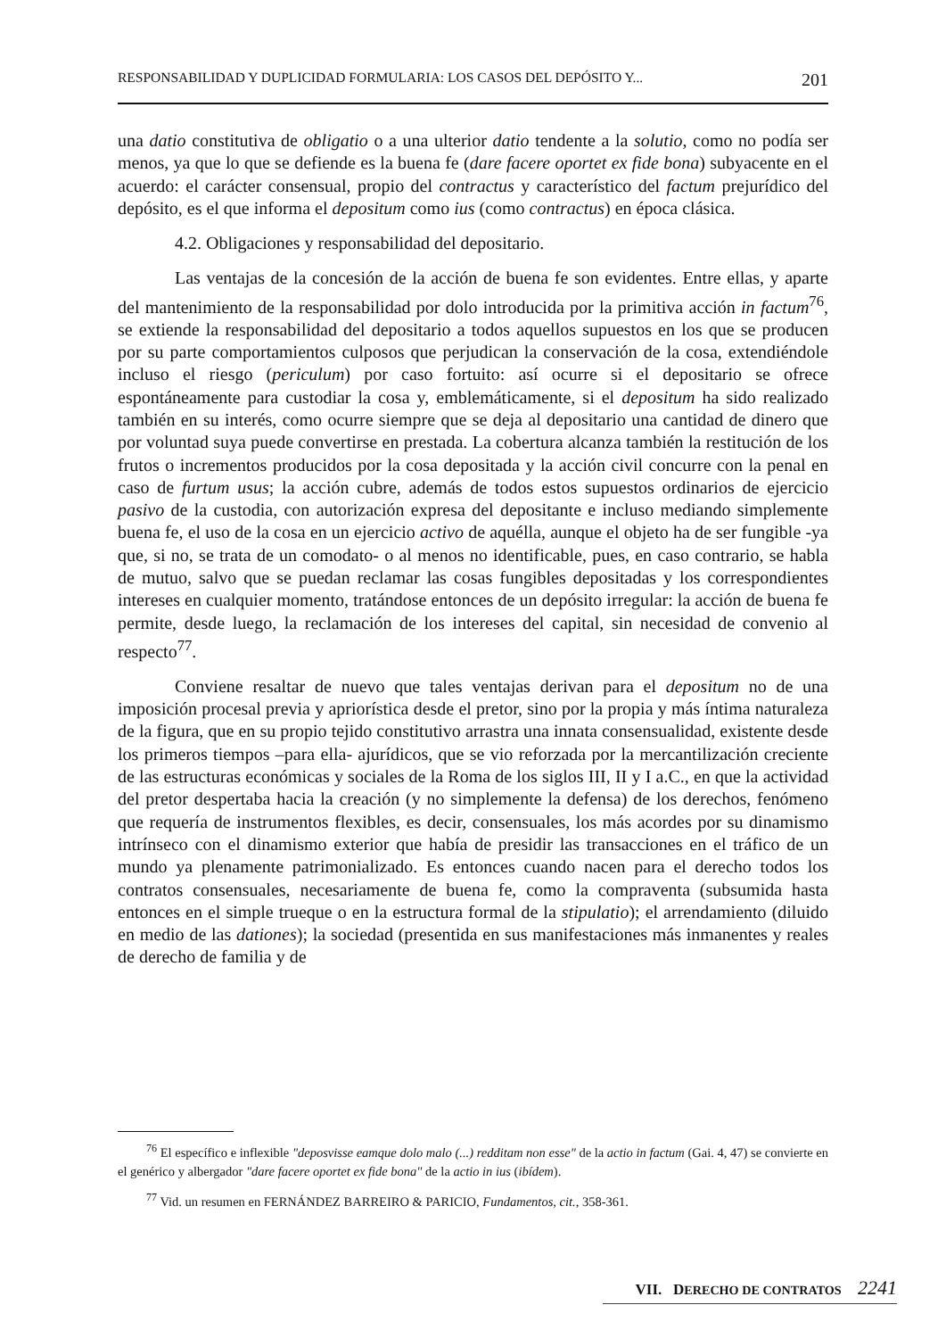RESPONSABILIDAD Y DUPLICIDAD FORMULARIA: LOS CASOS DEL DEPÓSITO Y... 201
una datio constitutiva de obligatio o a una ulterior datio tendente a la solutio, como no podía ser menos, ya que lo que se defiende es la buena fe (dare facere oportet ex fide bona) subyacente en el acuerdo: el carácter consensual, propio del contractus y característico del factum prejurídico del depósito, es el que informa el depositum como ius (como contractus) en época clásica.
4.2. Obligaciones y responsabilidad del depositario.
Las ventajas de la concesión de la acción de buena fe son evidentes. Entre ellas, y aparte del mantenimiento de la responsabilidad por dolo introducida por la primitiva acción in factum<sup>76</sup>, se extiende la responsabilidad del depositario a todos aquellos supuestos en los que se producen por su parte comportamientos culposos que perjudican la conservación de la cosa, extendiéndole incluso el riesgo (periculum) por caso fortuito: así ocurre si el depositario se ofrece espontáneamente para custodiar la cosa y, emblemáticamente, si el depositum ha sido realizado también en su interés, como ocurre siempre que se deja al depositario una cantidad de dinero que por voluntad suya puede convertirse en prestada. La cobertura alcanza también la restitución de los frutos o incrementos producidos por la cosa depositada y la acción civil concurre con la penal en caso de furtum usus; la acción cubre, además de todos estos supuestos ordinarios de ejercicio pasivo de la custodia, con autorización expresa del depositante e incluso mediando simplemente buena fe, el uso de la cosa en un ejercicio activo de aquélla, aunque el objeto ha de ser fungible -ya que, si no, se trata de un comodato- o al menos no identificable, pues, en caso contrario, se habla de mutuo, salvo que se puedan reclamar las cosas fungibles depositadas y los correspondientes intereses en cualquier momento, tratándose entonces de un depósito irregular: la acción de buena fe permite, desde luego, la reclamación de los intereses del capital, sin necesidad de convenio al respecto<sup>77</sup>.
Conviene resaltar de nuevo que tales ventajas derivan para el depositum no de una imposición procesal previa y apriorística desde el pretor, sino por la propia y más íntima naturaleza de la figura, que en su propio tejido constitutivo arrastra una innata consensualidad, existente desde los primeros tiempos –para ella- ajurídicos, que se vio reforzada por la mercantilización creciente de las estructuras económicas y sociales de la Roma de los siglos III, II y I a.C., en que la actividad del pretor despertaba hacia la creación (y no simplemente la defensa) de los derechos, fenómeno que requería de instrumentos flexibles, es decir, consensuales, los más acordes por su dinamismo intrínseco con el dinamismo exterior que había de presidir las transacciones en el tráfico de un mundo ya plenamente patrimonializado. Es entonces cuando nacen para el derecho todos los contratos consensuales, necesariamente de buena fe, como la compraventa (subsumida hasta entonces en el simple trueque o en la estructura formal de la stipulatio); el arrendamiento (diluido en medio de las dationes); la sociedad (presentida en sus manifestaciones más inmanentes y reales de derecho de familia y de
<sup>76</sup> El específico e inflexible "deposvisse eamque dolo malo (...) redditam non esse" de la actio in factum (Gai. 4, 47) se convierte en el genérico y albergador "dare facere oportet ex fide bona" de la actio in ius (ibídem).
<sup>77</sup> Vid. un resumen en FERNÁNDEZ BARREIRO & PARICIO, Fundamentos, cit., 358-361.
VII. DERECHO DE CONTRATOS 2241